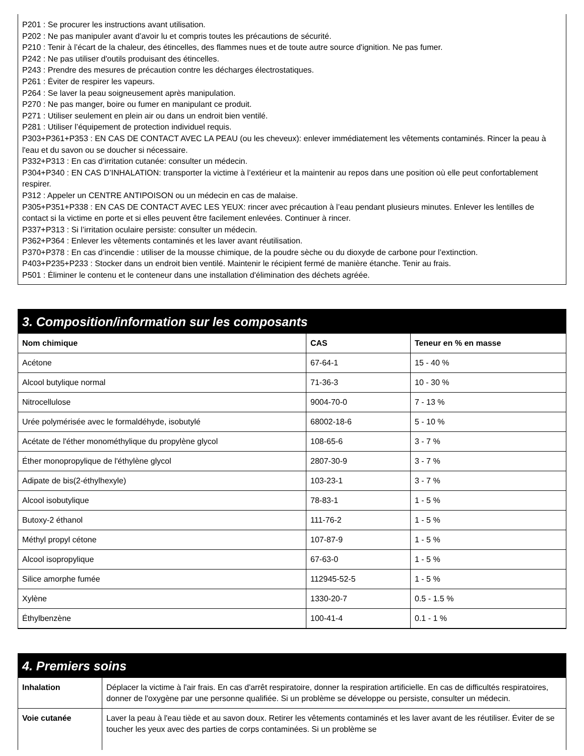P201 : Se procurer les instructions avant utilisation.
P202 : Ne pas manipuler avant d’avoir lu et compris toutes les précautions de sécurité.
P210 : Tenir à l’écart de la chaleur, des étincelles, des flammes nues et de toute autre source d'ignition. Ne pas fumer.
P242 : Ne pas utiliser d'outils produisant des étincelles.
P243 : Prendre des mesures de précaution contre les décharges électrostatiques.
P261 : Éviter de respirer les vapeurs.
P264 : Se laver la peau soigneusement après manipulation.
P270 : Ne pas manger, boire ou fumer en manipulant ce produit.
P271 : Utiliser seulement en plein air ou dans un endroit bien ventilé.
P281 : Utiliser l’équipement de protection individuel requis.
P303+P361+P353 : EN CAS DE CONTACT AVEC LA PEAU (ou les cheveux): enlever immédiatement les vêtements contaminés. Rincer la peau à l'eau et du savon ou se doucher si nécessaire.
P332+P313 : En cas d’irritation cutanée: consulter un médecin.
P304+P340 : EN CAS D’INHALATION: transporter la victime à l’extérieur et la maintenir au repos dans une position où elle peut confortablement respirer.
P312 : Appeler un CENTRE ANTIPOISON ou un médecin en cas de malaise.
P305+P351+P338 : EN CAS DE CONTACT AVEC LES YEUX: rincer avec précaution à l’eau pendant plusieurs minutes. Enlever les lentilles de contact si la victime en porte et si elles peuvent être facilement enlevées. Continuer à rincer.
P337+P313 : Si l’irritation oculaire persiste: consulter un médecin.
P362+P364 : Enlever les vêtements contaminés et les laver avant réutilisation.
P370+P378 : En cas d’incendie : utiliser de la mousse chimique, de la poudre sèche ou du dioxyde de carbone pour l’extinction.
P403+P235+P233 : Stocker dans un endroit bien ventilé. Maintenir le récipient fermé de manière étanche. Tenir au frais.
P501 : Éliminer le contenu et le conteneur dans une installation d'élimination des déchets agréée.
3. Composition/information sur les composants
| Nom chimique | CAS | Teneur en % en masse |
| --- | --- | --- |
| Acétone | 67-64-1 | 15 - 40 % |
| Alcool butylique normal | 71-36-3 | 10 - 30 % |
| Nitrocellulose | 9004-70-0 | 7 - 13 % |
| Urée polymérisée avec le formaldéhyde, isobutylé | 68002-18-6 | 5 - 10 % |
| Acétate de l'éther monométhylique du propylène glycol | 108-65-6 | 3 - 7 % |
| Éther monopropylique de l'éthylène glycol | 2807-30-9 | 3 - 7 % |
| Adipate de bis(2-éthylhexyle) | 103-23-1 | 3 - 7 % |
| Alcool isobutylique | 78-83-1 | 1 - 5 % |
| Butoxy-2 éthanol | 111-76-2 | 1 - 5 % |
| Méthyl propyl cétone | 107-87-9 | 1 - 5 % |
| Alcool isopropylique | 67-63-0 | 1 - 5 % |
| Silice amorphe fumée | 112945-52-5 | 1 - 5 % |
| Xylène | 1330-20-7 | 0.5 - 1.5 % |
| Éthylbenzène | 100-41-4 | 0.1 - 1 % |
4. Premiers soins
| Inhalation | Déplacer la victime à l'air frais. En cas d'arrêt respiratoire, donner la respiration artificielle. En cas de difficultés respiratoires, donner de l'oxygène par une personne qualifiée. Si un problème se développe ou persiste, consulter un médecin. |
| Voie cutanée | Laver la peau à l'eau tiède et au savon doux. Retirer les vêtements contaminés et les laver avant de les réutiliser. Éviter de se toucher les yeux avec des parties de corps contaminées. Si un problème se |